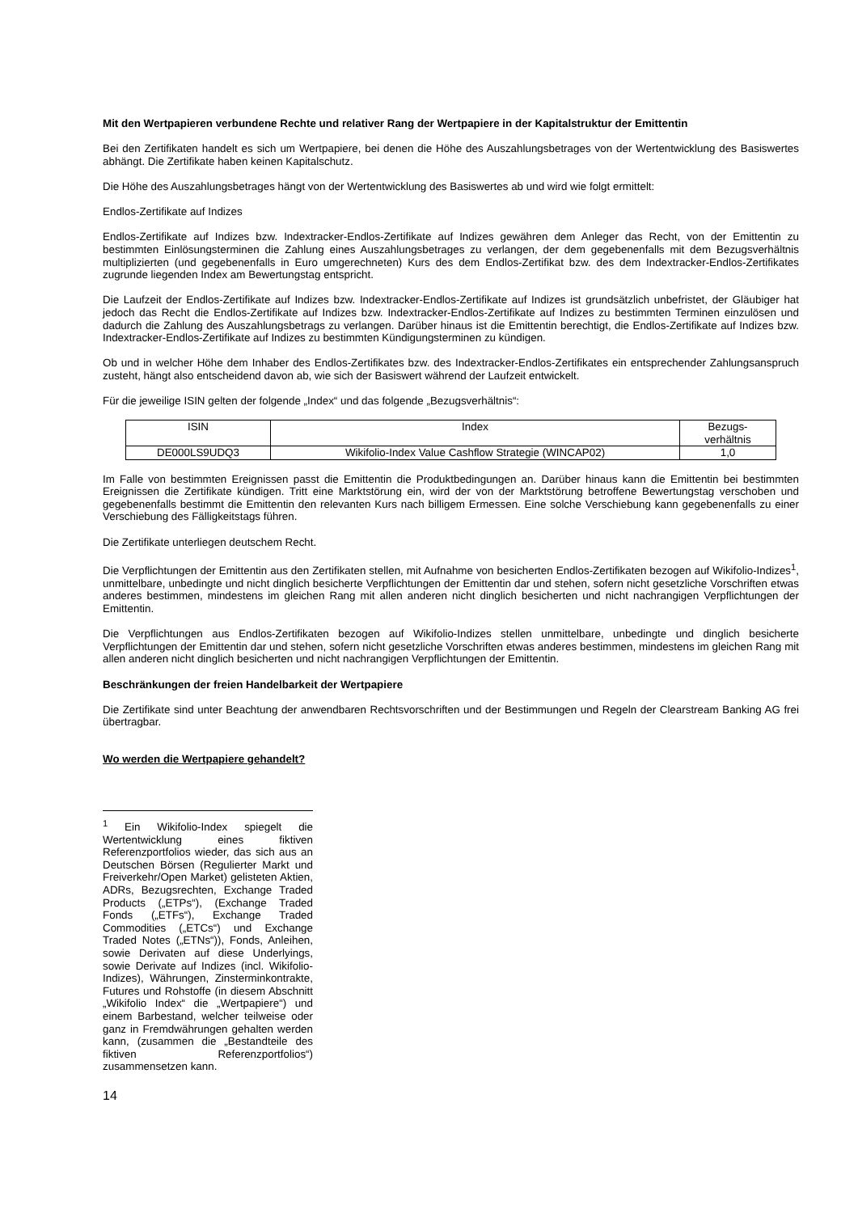Mit den Wertpapieren verbundene Rechte und relativer Rang der Wertpapiere in der Kapitalstruktur der Emittentin
Bei den Zertifikaten handelt es sich um Wertpapiere, bei denen die Höhe des Auszahlungsbetrages von der Wertentwicklung des Basiswertes abhängt. Die Zertifikate haben keinen Kapitalschutz.
Die Höhe des Auszahlungsbetrages hängt von der Wertentwicklung des Basiswertes ab und wird wie folgt ermittelt:
Endlos-Zertifikate auf Indizes
Endlos-Zertifikate auf Indizes bzw. Indextracker-Endlos-Zertifikate auf Indizes gewähren dem Anleger das Recht, von der Emittentin zu bestimmten Einlösungsterminen die Zahlung eines Auszahlungsbetrages zu verlangen, der dem gegebenenfalls mit dem Bezugsverhältnis multiplizierten (und gegebenenfalls in Euro umgerechneten) Kurs des dem Endlos-Zertifikat bzw. des dem Indextracker-Endlos-Zertifikates zugrunde liegenden Index am Bewertungstag entspricht.
Die Laufzeit der Endlos-Zertifikate auf Indizes bzw. Indextracker-Endlos-Zertifikate auf Indizes ist grundsätzlich unbefristet, der Gläubiger hat jedoch das Recht die Endlos-Zertifikate auf Indizes bzw. Indextracker-Endlos-Zertifikate auf Indizes zu bestimmten Terminen einzulösen und dadurch die Zahlung des Auszahlungsbetrags zu verlangen. Darüber hinaus ist die Emittentin berechtigt, die Endlos-Zertifikate auf Indizes bzw. Indextracker-Endlos-Zertifikate auf Indizes zu bestimmten Kündigungsterminen zu kündigen.
Ob und in welcher Höhe dem Inhaber des Endlos-Zertifikates bzw. des Indextracker-Endlos-Zertifikates ein entsprechender Zahlungsanspruch zusteht, hängt also entscheidend davon ab, wie sich der Basiswert während der Laufzeit entwickelt.
Für die jeweilige ISIN gelten der folgende „Index“ und das folgende „Bezugsverhältnis“:
| ISIN | Index | Bezugs- verhältnis |
| --- | --- | --- |
| DE000LS9UDQ3 | Wikifolio-Index Value Cashflow Strategie (WINCAP02) | 1,0 |
Im Falle von bestimmten Ereignissen passt die Emittentin die Produktbedingungen an. Darüber hinaus kann die Emittentin bei bestimmten Ereignissen die Zertifikate kündigen. Tritt eine Marktstörung ein, wird der von der Marktstörung betroffene Bewertungstag verschoben und gegebenenfalls bestimmt die Emittentin den relevanten Kurs nach billigem Ermessen. Eine solche Verschiebung kann gegebenenfalls zu einer Verschiebung des Fälligkeitstags führen.
Die Zertifikate unterliegen deutschem Recht.
Die Verpflichtungen der Emittentin aus den Zertifikaten stellen, mit Aufnahme von besicherten Endlos-Zertifikaten bezogen auf Wikifolio-Indizes<sup>1</sup>, unmittelbare, unbedingte und nicht dinglich besicherte Verpflichtungen der Emittentin dar und stehen, sofern nicht gesetzliche Vorschriften etwas anderes bestimmen, mindestens im gleichen Rang mit allen anderen nicht dinglich besicherten und nicht nachrangigen Verpflichtungen der Emittentin.
Die Verpflichtungen aus Endlos-Zertifikaten bezogen auf Wikifolio-Indizes stellen unmittelbare, unbedingte und dinglich besicherte Verpflichtungen der Emittentin dar und stehen, sofern nicht gesetzliche Vorschriften etwas anderes bestimmen, mindestens im gleichen Rang mit allen anderen nicht dinglich besicherten und nicht nachrangigen Verpflichtungen der Emittentin.
Beschränkungen der freien Handelbarkeit der Wertpapiere
Die Zertifikate sind unter Beachtung der anwendbaren Rechtsvorschriften und der Bestimmungen und Regeln der Clearstream Banking AG frei übertragbar.
Wo werden die Wertpapiere gehandelt?
<sup>1</sup> Ein Wikifolio-Index spiegelt die Wertentwicklung eines fiktiven Referenzportfolios wieder, das sich aus an Deutschen Börsen (Regulierter Markt und Freiverkehr/Open Market) gelisteten Aktien, ADRs, Bezugsrechten, Exchange Traded Products („ETPs“), (Exchange Traded Fonds („ETFs“), Exchange Traded Commodities („ETCs“) und Exchange Traded Notes („ETNs“)), Fonds, Anleihen, sowie Derivaten auf diese Underlyings, sowie Derivate auf Indizes (incl. Wikifolio-Indizes), Währungen, Zinsterminkontrakte, Futures und Rohstoffe (in diesem Abschnitt „Wikifolio Index“ die „Wertpapiere“) und einem Barbestand, welcher teilweise oder ganz in Fremdwährungen gehalten werden kann, (zusammen die „Bestandteile des fiktiven Referenzportfolios“) zusammensetzen kann.
14